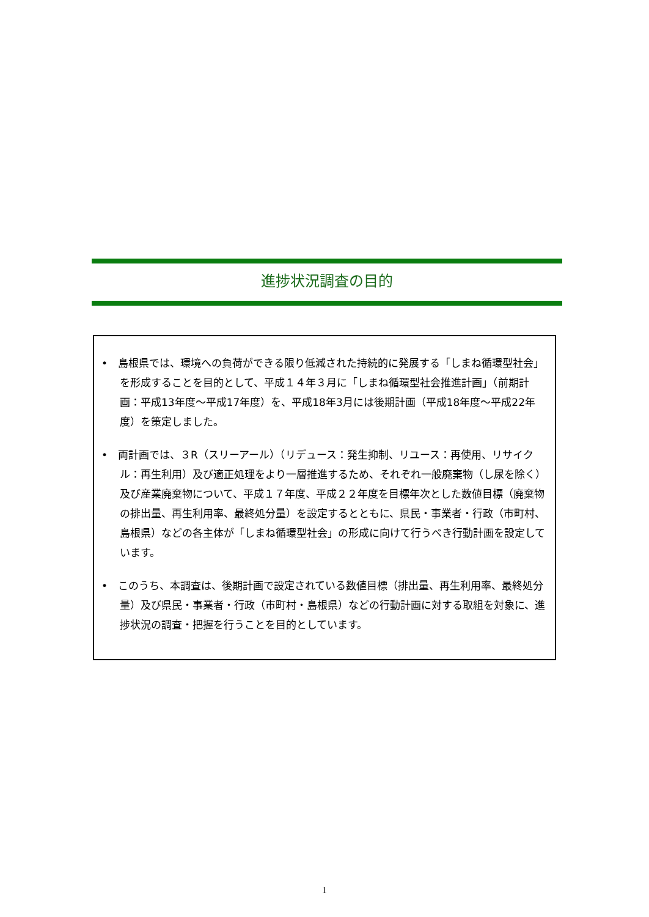進捗状況調査の目的
•　島根県では、環境への負荷ができる限り低減された持続的に発展する「しまね循環型社会」を形成することを目的として、平成１４年３月に「しまね循環型社会推進計画」（前期計画：平成13年度～平成17年度）を、平成18年3月には後期計画（平成18年度～平成22年度）を策定しました。
•　両計画では、３R（スリーアール）（リデュース：発生抑制、リユース：再使用、リサイクル：再生利用）及び適正処理をより一層推進するため、それぞれ一般廃棄物（し尿を除く）及び産業廃棄物について、平成１７年度、平成２２年度を目標年次とした数値目標（廃棄物の排出量、再生利用率、最終処分量）を設定するとともに、県民・事業者・行政（市町村、島根県）などの各主体が「しまね循環型社会」の形成に向けて行うべき行動計画を設定しています。
•　このうち、本調査は、後期計画で設定されている数値目標（排出量、再生利用率、最終処分量）及び県民・事業者・行政（市町村・島根県）などの行動計画に対する取組を対象に、進捗状況の調査・把握を行うことを目的としています。
1